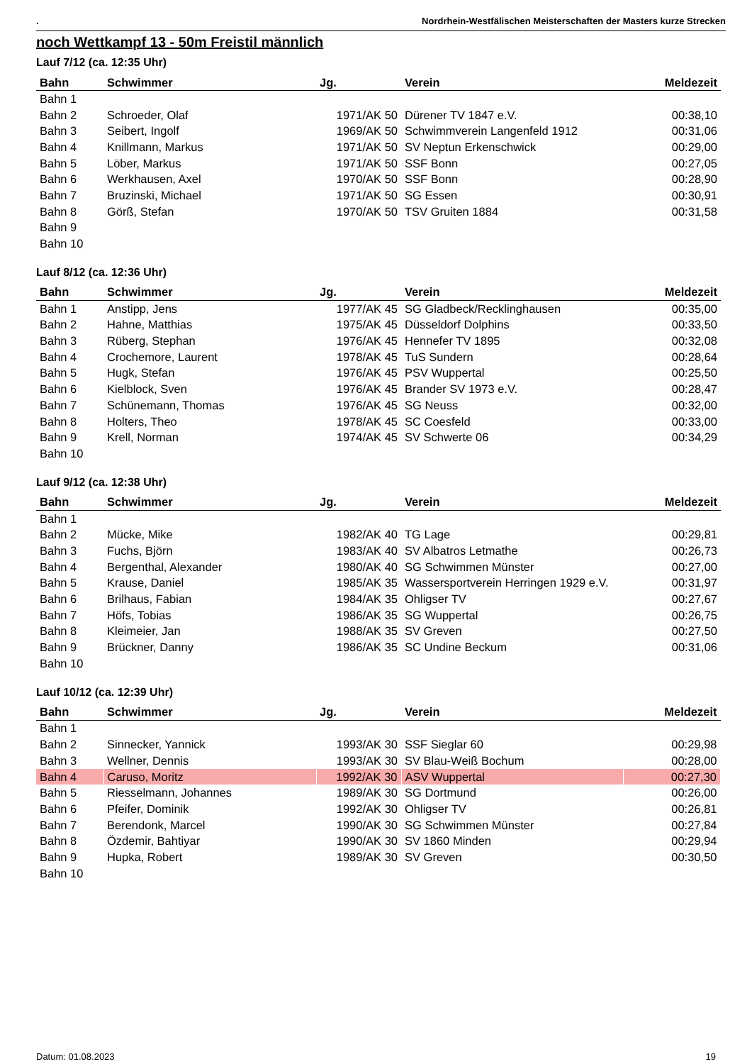. Nordrhein-Westfälischen Meisterschaften der Masters kurze Strecken
noch Wettkampf 13 - 50m Freistil männlich
Lauf 7/12 (ca. 12:35 Uhr)
| Bahn | Schwimmer | Jg. | Verein | Meldezeit |
| --- | --- | --- | --- | --- |
| Bahn 1 | | | | |
| Bahn 2 | Schroeder, Olaf | 1971/AK 50 | Dürener TV 1847 e.V. | 00:38,10 |
| Bahn 3 | Seibert, Ingolf | 1969/AK 50 | Schwimmverein Langenfeld 1912 | 00:31,06 |
| Bahn 4 | Knillmann, Markus | 1971/AK 50 | SV Neptun Erkenschwick | 00:29,00 |
| Bahn 5 | Löber, Markus | 1971/AK 50 | SSF Bonn | 00:27,05 |
| Bahn 6 | Werkhausen, Axel | 1970/AK 50 | SSF Bonn | 00:28,90 |
| Bahn 7 | Bruzinski, Michael | 1971/AK 50 | SG Essen | 00:30,91 |
| Bahn 8 | Görß, Stefan | 1970/AK 50 | TSV Gruiten 1884 | 00:31,58 |
| Bahn 9 | | | | |
| Bahn 10 | | | | |
Lauf 8/12 (ca. 12:36 Uhr)
| Bahn | Schwimmer | Jg. | Verein | Meldezeit |
| --- | --- | --- | --- | --- |
| Bahn 1 | Anstipp, Jens | 1977/AK 45 | SG Gladbeck/Recklinghausen | 00:35,00 |
| Bahn 2 | Hahne, Matthias | 1975/AK 45 | Düsseldorf Dolphins | 00:33,50 |
| Bahn 3 | Rüberg, Stephan | 1976/AK 45 | Hennefer TV 1895 | 00:32,08 |
| Bahn 4 | Crochemore, Laurent | 1978/AK 45 | TuS Sundern | 00:28,64 |
| Bahn 5 | Hugk, Stefan | 1976/AK 45 | PSV Wuppertal | 00:25,50 |
| Bahn 6 | Kielblock, Sven | 1976/AK 45 | Brander SV 1973 e.V. | 00:28,47 |
| Bahn 7 | Schünemann, Thomas | 1976/AK 45 | SG Neuss | 00:32,00 |
| Bahn 8 | Holters, Theo | 1978/AK 45 | SC Coesfeld | 00:33,00 |
| Bahn 9 | Krell, Norman | 1974/AK 45 | SV Schwerte 06 | 00:34,29 |
| Bahn 10 | | | | |
Lauf 9/12 (ca. 12:38 Uhr)
| Bahn | Schwimmer | Jg. | Verein | Meldezeit |
| --- | --- | --- | --- | --- |
| Bahn 1 | | | | |
| Bahn 2 | Mücke, Mike | 1982/AK 40 | TG Lage | 00:29,81 |
| Bahn 3 | Fuchs, Björn | 1983/AK 40 | SV Albatros Letmathe | 00:26,73 |
| Bahn 4 | Bergenthal, Alexander | 1980/AK 40 | SG Schwimmen Münster | 00:27,00 |
| Bahn 5 | Krause, Daniel | 1985/AK 35 | Wassersportverein Herringen 1929 e.V. | 00:31,97 |
| Bahn 6 | Brilhaus, Fabian | 1984/AK 35 | Ohligser TV | 00:27,67 |
| Bahn 7 | Höfs, Tobias | 1986/AK 35 | SG Wuppertal | 00:26,75 |
| Bahn 8 | Kleimeier, Jan | 1988/AK 35 | SV Greven | 00:27,50 |
| Bahn 9 | Brückner, Danny | 1986/AK 35 | SC Undine Beckum | 00:31,06 |
| Bahn 10 | | | | |
Lauf 10/12 (ca. 12:39 Uhr)
| Bahn | Schwimmer | Jg. | Verein | Meldezeit |
| --- | --- | --- | --- | --- |
| Bahn 1 | | | | |
| Bahn 2 | Sinnecker, Yannick | 1993/AK 30 | SSF Sieglar 60 | 00:29,98 |
| Bahn 3 | Wellner, Dennis | 1993/AK 30 | SV Blau-Weiß Bochum | 00:28,00 |
| Bahn 4 | Caruso, Moritz | 1992/AK 30 | ASV Wuppertal | 00:27,30 |
| Bahn 5 | Riesselmann, Johannes | 1989/AK 30 | SG Dortmund | 00:26,00 |
| Bahn 6 | Pfeifer, Dominik | 1992/AK 30 | Ohligser TV | 00:26,81 |
| Bahn 7 | Berendonk, Marcel | 1990/AK 30 | SG Schwimmen Münster | 00:27,84 |
| Bahn 8 | Özdemir, Bahtiyar | 1990/AK 30 | SV 1860 Minden | 00:29,94 |
| Bahn 9 | Hupka, Robert | 1989/AK 30 | SV Greven | 00:30,50 |
| Bahn 10 | | | | |
Datum: 01.08.2023 19